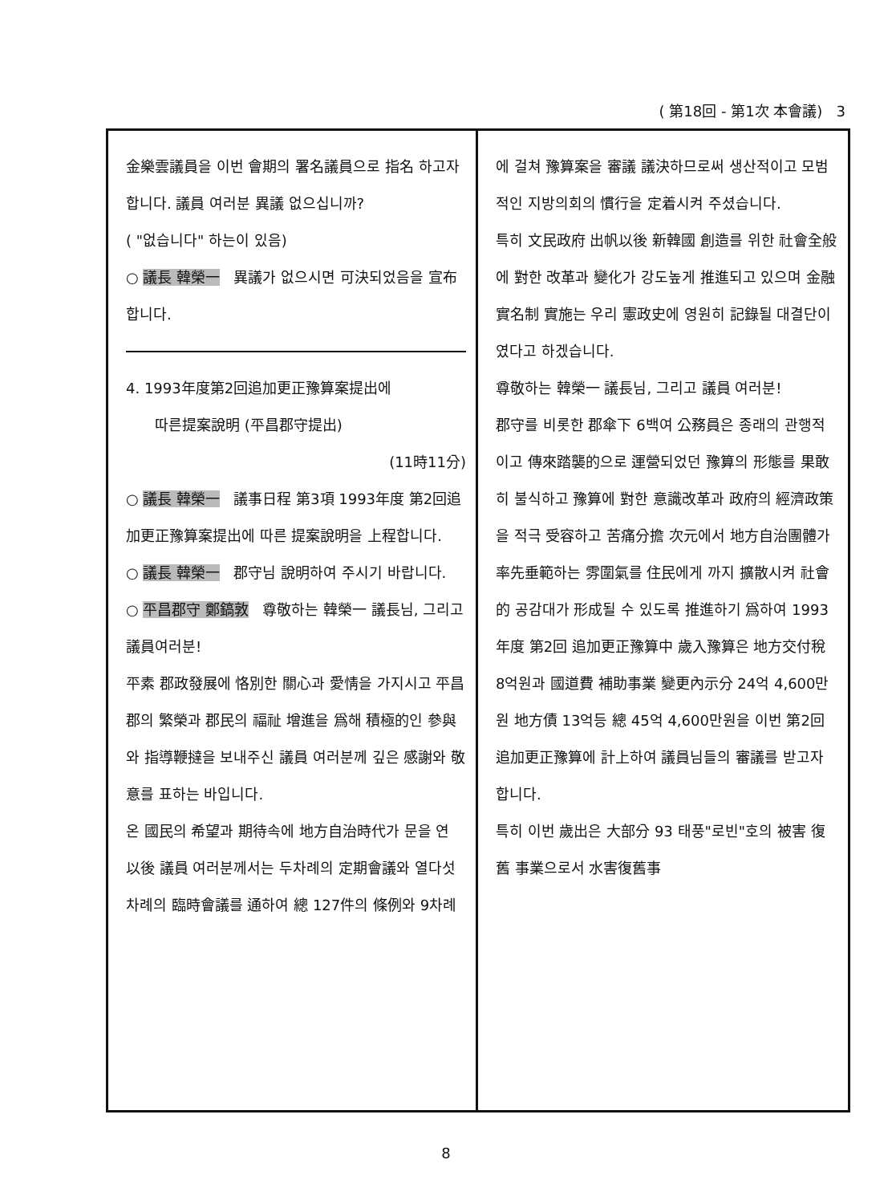( 第18回 - 第1次 本會議) 3
金樂雲議員을 이번 會期의 署名議員으로 指名 하고자 합니다. 議員 여러분 異議 없으십니까?
( "없습니다" 하는이 있음)
○ 議長 韓榮一 異議가 없으시면 可決되었음을 宣布합니다.
4. 1993年度第2回追加更正豫算案提出에
따른提案說明 (平昌郡守提出)
(11時11分)
○ 議長 韓榮一 議事日程 第3項 1993年度 第2回追加更正豫算案提出에 따른 提案說明을 上程합니다.
○ 議長 韓榮一 郡守님 說明하여 주시기 바랍니다.
○ 平昌郡守 鄭鎬敦 尊敬하는 韓榮一 議長님, 그리고 議員여러분!
平素 郡政發展에 恪別한 關心과 愛情을 가지시고 平昌郡의 繁榮과 郡民의 福祉 增進을 爲해 積極的인 參與와 指導鞭撻을 보내주신 議員 여러분께 깊은 感謝와 敬意를 표하는 바입니다.
온 國民의 希望과 期待속에 地方自治時代가 문을 연 以後 議員 여러분께서는 두차례의 定期會議와 열다섯차례의 臨時會議를 通하여 總 127件의 條例와 9차례
에 걸쳐 豫算案을 審議 議決하므로써 생산적이고 모범적인 지방의회의 慣行을 定着시켜 주셨습니다.
특히 文民政府 出帆以後 新韓國 創造를 위한 社會全般에 對한 改革과 變化가 강도높게 推進되고 있으며 金融實名制 實施는 우리 憲政史에 영원히 記錄될 대결단이였다고 하겠습니다.
尊敬하는 韓榮一 議長님, 그리고 議員 여러분!
郡守를 비롯한 郡傘下 6백여 公務員은 종래의 관행적이고 傳來踏襲的으로 運營되었던 豫算의 形態를 果敢히 불식하고 豫算에 對한 意識改革과 政府의 經濟政策을 적극 受容하고 苦痛分擔 次元에서 地方自治團體가 率先垂範하는 雰圍氣를 住民에게 까지 擴散시켜 社會的 공감대가 形成될 수 있도록 推進하기 爲하여 1993年度 第2回 追加更正豫算中 歲入豫算은 地方交付稅 8억원과 國道費 補助事業 變更內示分 24억 4,600만원 地方債 13억등 總 45억 4,600만원을 이번 第2回 追加更正豫算에 計上하여 議員님들의 審議를 받고자 합니다.
특히 이번 歲出은 大部分 93 태풍"로빈"호의 被害 復舊 事業으로서 水害復舊事
8